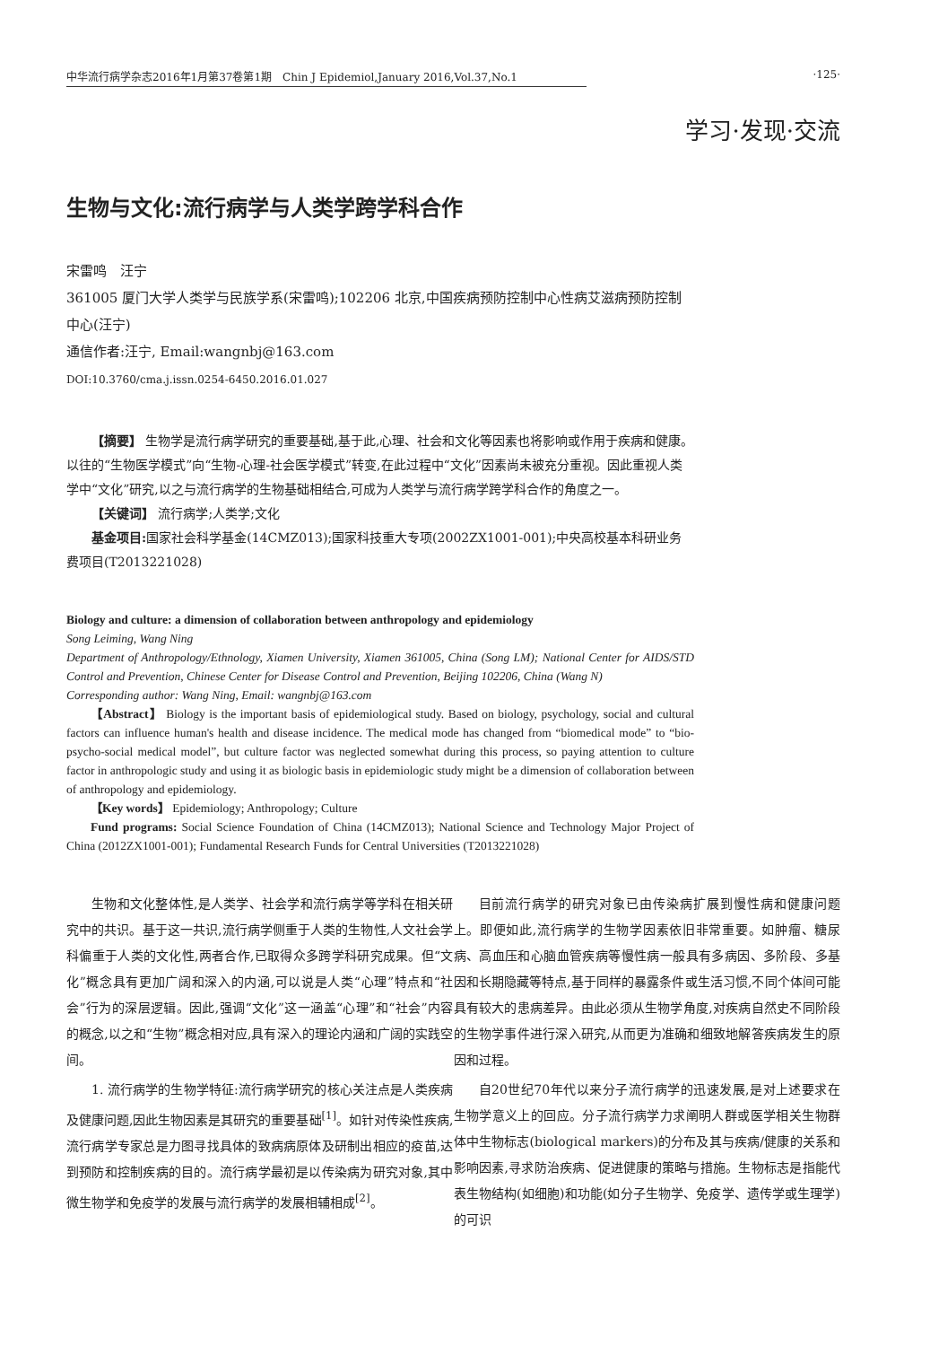中华流行病学杂志2016年1月第37卷第1期　Chin J Epidemiol,January 2016,Vol.37,No.1 ·125·
学习·发现·交流
生物与文化:流行病学与人类学跨学科合作
宋雷鸣　汪宁
361005 厦门大学人类学与民族学系(宋雷鸣);102206 北京,中国疾病预防控制中心性病艾滋病预防控制中心(汪宁)
通信作者:汪宁, Email:wangnbj@163.com
DOI:10.3760/cma.j.issn.0254-6450.2016.01.027
【摘要】 生物学是流行病学研究的重要基础,基于此,心理、社会和文化等因素也将影响或作用于疾病和健康。以往的“生物医学模式”向“生物-心理-社会医学模式”转变,在此过程中“文化”因素尚未被充分重视。因此重视人类学中“文化”研究,以之与流行病学的生物基础相结合,可成为人类学与流行病学跨学科合作的角度之一。
【关键词】 流行病学;人类学;文化
基金项目: 国家社会科学基金(14CMZ013);国家科技重大专项(2002ZX1001-001);中央高校基本科研业务费项目(T2013221028)
Biology and culture: a dimension of collaboration between anthropology and epidemiology
Song Leiming, Wang Ning
Department of Anthropology/Ethnology, Xiamen University, Xiamen 361005, China (Song LM); National Center for AIDS/STD Control and Prevention, Chinese Center for Disease Control and Prevention, Beijing 102206, China (Wang N)
Corresponding author: Wang Ning, Email: wangnbj@163.com
【Abstract】 Biology is the important basis of epidemiological study. Based on biology, psychology, social and cultural factors can influence human's health and disease incidence. The medical mode has changed from “biomedical mode” to “bio-psycho-social medical model”, but culture factor was neglected somewhat during this process, so paying attention to culture factor in anthropologic study and using it as biologic basis in epidemiologic study might be a dimension of collaboration between of anthropology and epidemiology.
【Key words】 Epidemiology; Anthropology; Culture
Fund programs: Social Science Foundation of China (14CMZ013); National Science and Technology Major Project of China (2012ZX1001-001); Fundamental Research Funds for Central Universities (T2013221028)
生物和文化整体性,是人类学、社会学和流行病学等学科在相关研究中的共识。基于这一共识,流行病学侧重于人类的生物性,人文社会学科偏重于人类的文化性,两者合作,已取得众多跨学科研究成果。但“文化”概念具有更加广阔和深入的内涵,可以说是人类“心理”特点和“社会”行为的深层逻辑。因此,强调“文化”这一涵盖“心理”和“社会”内容的概念,以之和“生物”概念相对应,具有深入的理论内涵和广阔的实践空间。
1. 流行病学的生物学特征:流行病学研究的核心关注点是人类疾病及健康问题,因此生物因素是其研究的重要基础<sup>[1]</sup>。如针对传染性疾病,流行病学专家总是力图寻找具体的致病病原体及研制出相应的疫苗,达到预防和控制疾病的目的。流行病学最初是以传染病为研究对象,其中微生物学和免疫学的发展与流行病学的发展相辅相成<sup>[2]</sup>。
目前流行病学的研究对象已由传染病扩展到慢性病和健康问题上。即便如此,流行病学的生物学因素依旧非常重要。如肿瘤、糖尿病、高血压和心脑血管疾病等慢性病一般具有多病因、多阶段、多基因和长期隐藏等特点,基于同样的暴露条件或生活习惯,不同个体间可能具有较大的患病差异。由此必须从生物学角度,对疾病自然史不同阶段的生物学事件进行深入研究,从而更为准确和细致地解答疾病发生的原因和过程。
自20世纪70年代以来分子流行病学的迅速发展,是对上述要求在生物学意义上的回应。分子流行病学力求阐明人群或医学相关生物群体中生物标志(biological markers)的分布及其与疾病/健康的关系和影响因素,寻求防治疾病、促进健康的策略与措施。生物标志是指能代表生物结构(如细胞)和功能(如分子生物学、免疫学、遗传学或生理学)的可识